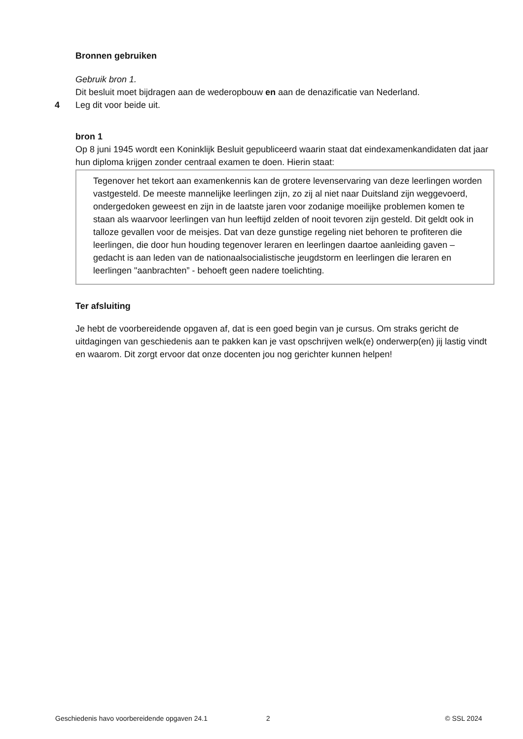Bronnen gebruiken
Gebruik bron 1.
Dit besluit moet bijdragen aan de wederopbouw en aan de denazificatie van Nederland.
4 Leg dit voor beide uit.
bron 1
Op 8 juni 1945 wordt een Koninklijk Besluit gepubliceerd waarin staat dat eindexamenkandidaten dat jaar hun diploma krijgen zonder centraal examen te doen. Hierin staat:
Tegenover het tekort aan examenkennis kan de grotere levenservaring van deze leerlingen worden vastgesteld. De meeste mannelijke leerlingen zijn, zo zij al niet naar Duitsland zijn weggevoerd, ondergedoken geweest en zijn in de laatste jaren voor zodanige moeilijke problemen komen te staan als waarvoor leerlingen van hun leeftijd zelden of nooit tevoren zijn gesteld. Dit geldt ook in talloze gevallen voor de meisjes. Dat van deze gunstige regeling niet behoren te profiteren die leerlingen, die door hun houding tegenover leraren en leerlingen daartoe aanleiding gaven – gedacht is aan leden van de nationaalsocialistische jeugdstorm en leerlingen die leraren en leerlingen "aanbrachten” - behoeft geen nadere toelichting.
Ter afsluiting
Je hebt de voorbereidende opgaven af, dat is een goed begin van je cursus. Om straks gericht de uitdagingen van geschiedenis aan te pakken kan je vast opschrijven welk(e) onderwerp(en) jij lastig vindt en waarom. Dit zorgt ervoor dat onze docenten jou nog gerichter kunnen helpen!
Geschiedenis havo voorbereidende opgaven 24.1 2 © SSL 2024